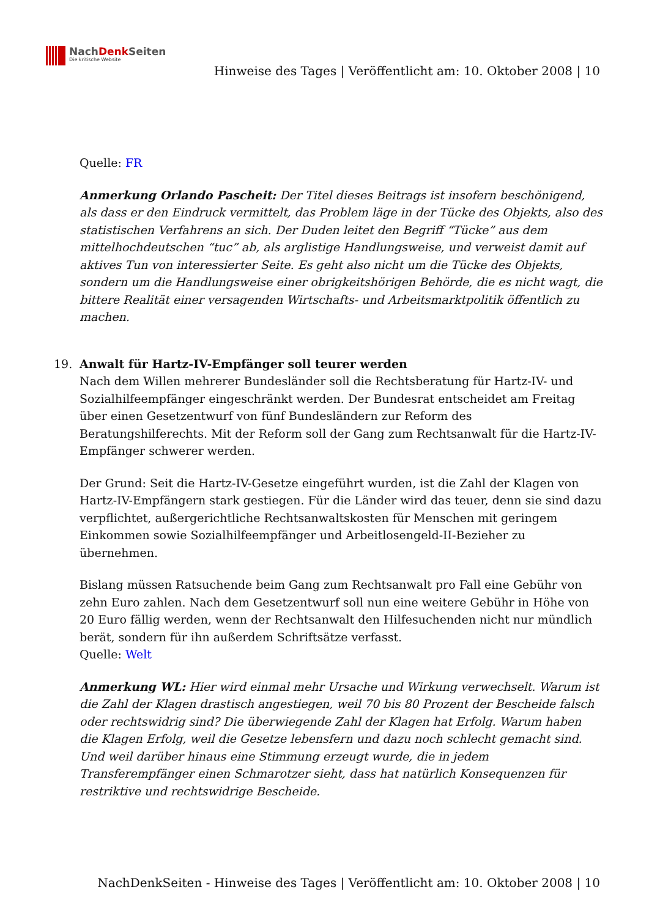NachDenk Seiten
Die kritische Website
Hinweise des Tages | Veröffentlicht am: 10. Oktober 2008 | 10
Quelle: FR
Anmerkung Orlando Pascheit: Der Titel dieses Beitrags ist insofern beschönigend, als dass er den Eindruck vermittelt, das Problem läge in der Tücke des Objekts, also des statistischen Verfahrens an sich. Der Duden leitet den Begriff “Tücke” aus dem mittelhochdeutschen “tuc” ab, als arglistige Handlungsweise, und verweist damit auf aktives Tun von interessierter Seite. Es geht also nicht um die Tücke des Objekts, sondern um die Handlungsweise einer obrigkeitshörigen Behörde, die es nicht wagt, die bittere Realität einer versagenden Wirtschafts- und Arbeitsmarktpolitik öffentlich zu machen.
19. Anwalt für Hartz-IV-Empfänger soll teurer werden
Nach dem Willen mehrerer Bundesländer soll die Rechtsberatung für Hartz-IV- und Sozialhilfeempfänger eingeschränkt werden. Der Bundesrat entscheidet am Freitag über einen Gesetzentwurf von fünf Bundesländern zur Reform des Beratungshilferechts. Mit der Reform soll der Gang zum Rechtsanwalt für die Hartz-IV-Empfänger schwerer werden.
Der Grund: Seit die Hartz-IV-Gesetze eingeführt wurden, ist die Zahl der Klagen von Hartz-IV-Empfängern stark gestiegen. Für die Länder wird das teuer, denn sie sind dazu verpflichtet, außergerichtliche Rechtsanwaltskosten für Menschen mit geringem Einkommen sowie Sozialhilfeempfänger und Arbeitlosengeld-II-Bezieher zu übernehmen.
Bislang müssen Ratsuchende beim Gang zum Rechtsanwalt pro Fall eine Gebühr von zehn Euro zahlen. Nach dem Gesetzentwurf soll nun eine weitere Gebühr in Höhe von 20 Euro fällig werden, wenn der Rechtsanwalt den Hilfesuchenden nicht nur mündlich berät, sondern für ihn außerdem Schriftsätze verfasst.
Quelle: Welt
Anmerkung WL: Hier wird einmal mehr Ursache und Wirkung verwechselt. Warum ist die Zahl der Klagen drastisch angestiegen, weil 70 bis 80 Prozent der Bescheide falsch oder rechtswidrig sind? Die überwiegende Zahl der Klagen hat Erfolg. Warum haben die Klagen Erfolg, weil die Gesetze lebensfern und dazu noch schlecht gemacht sind. Und weil darüber hinaus eine Stimmung erzeugt wurde, die in jedem Transferempfänger einen Schmarotzer sieht, dass hat natürlich Konsequenzen für restriktive und rechtswidrige Bescheide.
NachDenkSeiten - Hinweise des Tages | Veröffentlicht am: 10. Oktober 2008 | 10